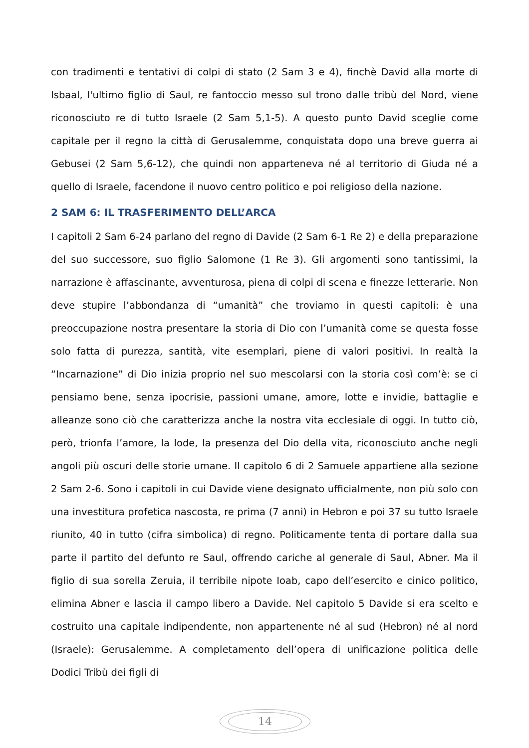con tradimenti e tentativi di colpi di stato (2 Sam 3 e 4), finchè David alla morte di Isbaal, l'ultimo figlio di Saul, re fantoccio messo sul trono dalle tribù del Nord, viene riconosciuto re di tutto Israele (2 Sam 5,1-5). A questo punto David sceglie come capitale per il regno la città di Gerusalemme, conquistata dopo una breve guerra ai Gebusei (2 Sam 5,6-12), che quindi non apparteneva né al territorio di Giuda né a quello di Israele, facendone il nuovo centro politico e poi religioso della nazione.
2 SAM 6: IL TRASFERIMENTO DELL’ARCA
I capitoli 2 Sam 6-24 parlano del regno di Davide (2 Sam 6-1 Re 2) e della preparazione del suo successore, suo figlio Salomone (1 Re 3). Gli argomenti sono tantissimi, la narrazione è affascinante, avventurosa, piena di colpi di scena e finezze letterarie. Non deve stupire l’abbondanza di “umanità” che troviamo in questi capitoli: è una preoccupazione nostra presentare la storia di Dio con l’umanità come se questa fosse solo fatta di purezza, santità, vite esemplari, piene di valori positivi. In realtà la “Incarnazione” di Dio inizia proprio nel suo mescolarsi con la storia così com’è: se ci pensiamo bene, senza ipocrisie, passioni umane, amore, lotte e invidie, battaglie e alleanze sono ciò che caratterizza anche la nostra vita ecclesiale di oggi. In tutto ciò, però, trionfa l’amore, la lode, la presenza del Dio della vita, riconosciuto anche negli angoli più oscuri delle storie umane. Il capitolo 6 di 2 Samuele appartiene alla sezione 2 Sam 2-6. Sono i capitoli in cui Davide viene designato ufficialmente, non più solo con una investitura profetica nascosta, re prima (7 anni) in Hebron e poi 37 su tutto Israele riunito, 40 in tutto (cifra simbolica) di regno. Politicamente tenta di portare dalla sua parte il partito del defunto re Saul, offrendo cariche al generale di Saul, Abner. Ma il figlio di sua sorella Zeruia, il terribile nipote Ioab, capo dell’esercito e cinico politico, elimina Abner e lascia il campo libero a Davide. Nel capitolo 5 Davide si era scelto e costruito una capitale indipendente, non appartenente né al sud (Hebron) né al nord (Israele): Gerusalemme. A completamento dell’opera di unificazione politica delle Dodici Tribù dei figli di
14